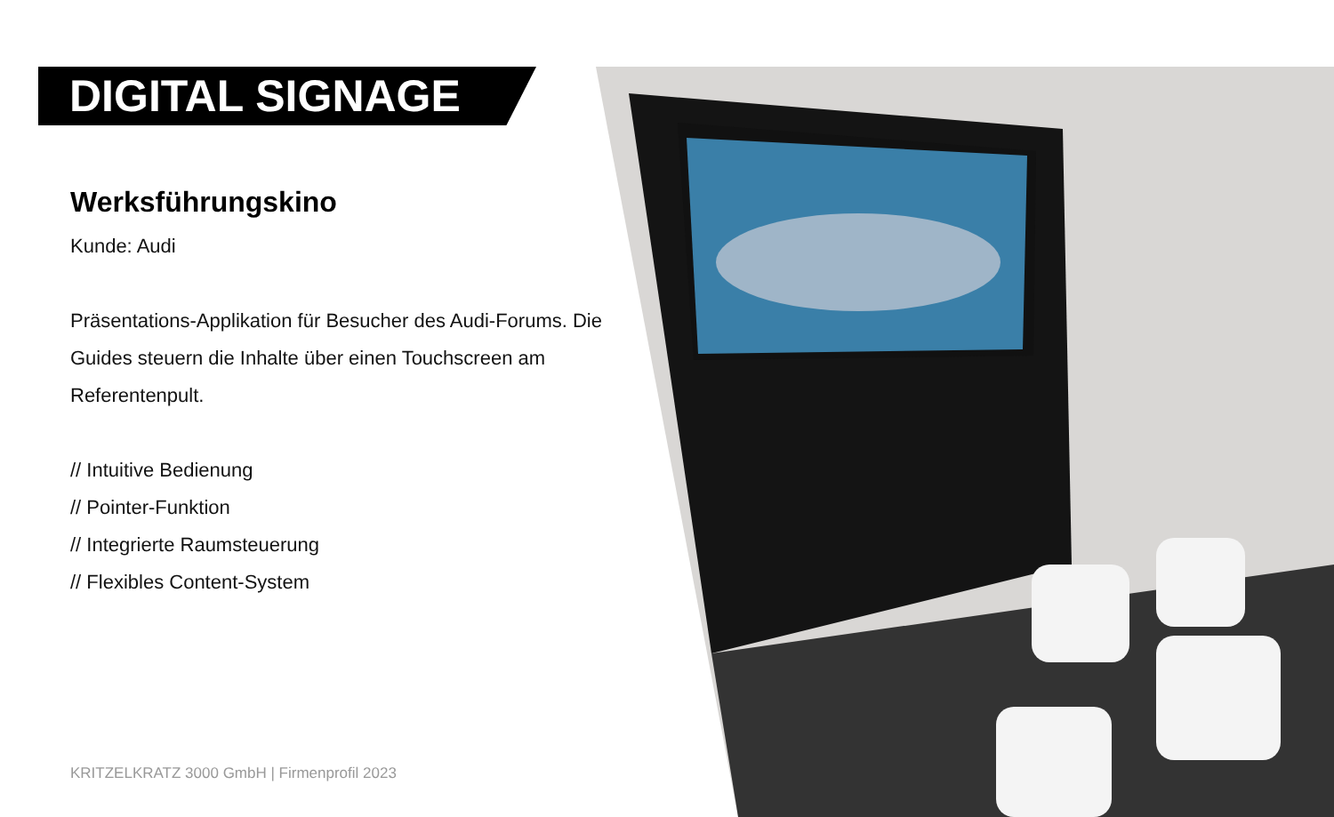DIGITAL SIGNAGE
Werksführungskino
Kunde: Audi
Präsentations-Applikation für Besucher des Audi-Forums. Die Guides steuern die Inhalte über einen Touchscreen am Referentenpult.
// Intuitive Bedienung
// Pointer-Funktion
// Integrierte Raumsteuerung
// Flexibles Content-System
KRITZELKRATZ 3000 GmbH | Firmenprofil 2023